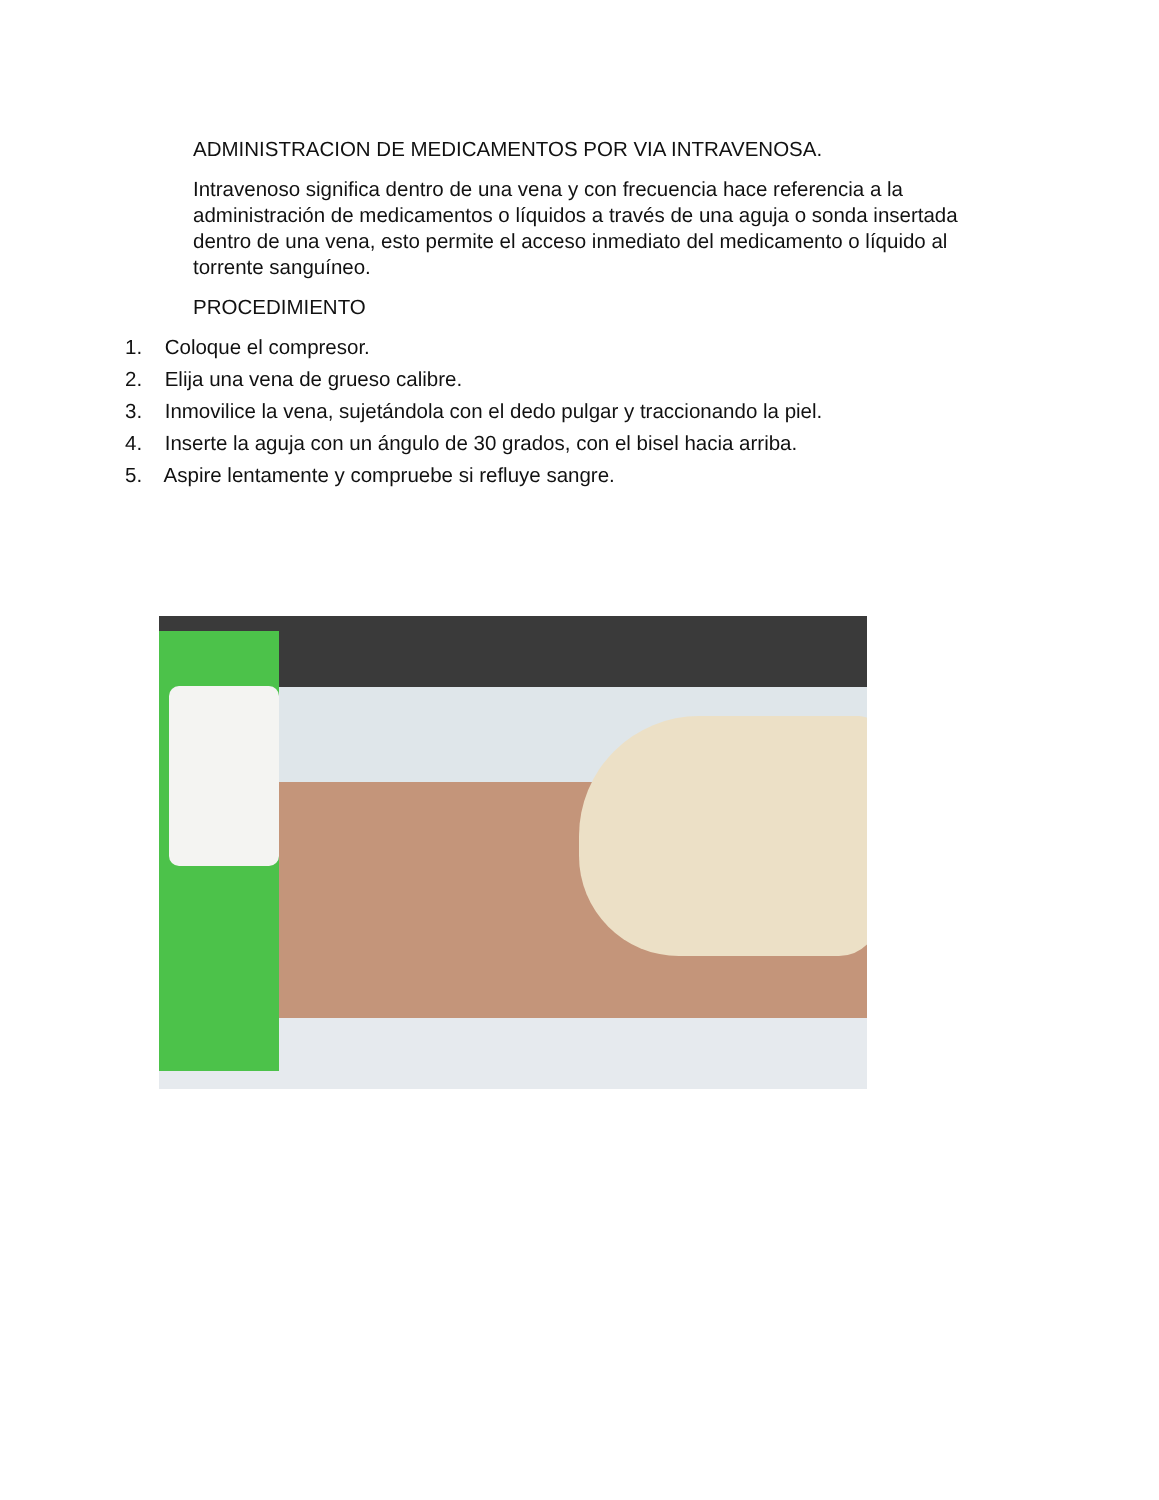ADMINISTRACION DE MEDICAMENTOS POR VIA INTRAVENOSA.
Intravenoso significa dentro de una vena y con frecuencia hace referencia a la administración de medicamentos o líquidos a través de una aguja o sonda insertada dentro de una vena, esto permite el acceso inmediato del medicamento o líquido al torrente sanguíneo.
PROCEDIMIENTO
1. Coloque el compresor.
2. Elija una vena de grueso calibre.
3. Inmovilice la vena, sujetándola con el dedo pulgar y traccionando la piel.
4. Inserte la aguja con un ángulo de 30 grados, con el bisel hacia arriba.
5. Aspire lentamente y compruebe si refluye sangre.